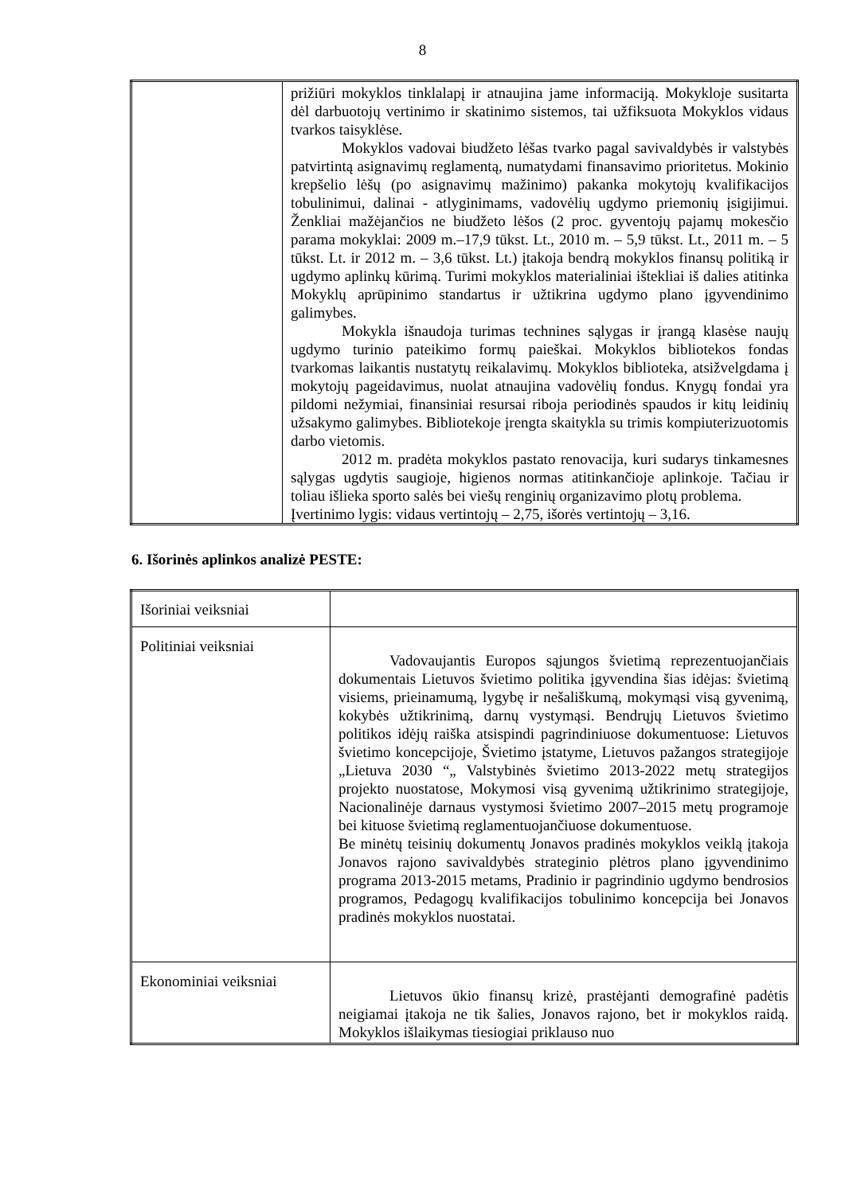8
| | prižiūri mokyklos tinklalapį ir atnaujina jame informaciją. Mokykloje susitarta dėl darbuotojų vertinimo ir skatinimo sistemos, tai užfiksuota Mokyklos vidaus tvarkos taisyklėse. Mokyklos vadovai biudžeto lėšas tvarko pagal savivaldybės ir valstybės patvirtintą asignavimų reglamentą, numatydami finansavimo prioritetus. Mokinio krepšelio lėšų (po asignavimų mažinimo) pakanka mokytojų kvalifikacijos tobulinimui, dalinai - atlyginimams, vadovėlių ugdymo priemonių įsigijimui. Ženkliai mažėjančios ne biudžeto lėšos (2 proc. gyventojų pajamų mokesčio parama mokyklai: 2009 m.–17,9 tūkst. Lt., 2010 m. – 5,9 tūkst. Lt., 2011 m. – 5 tūkst. Lt. ir 2012 m. – 3,6 tūkst. Lt.) įtakoja bendrą mokyklos finansų politiką ir ugdymo aplinkų kūrimą. Turimi mokyklos materialiniai ištekliai iš dalies atitinka Mokyklų aprūpinimo standartus ir užtikrina ugdymo plano įgyvendinimo galimybes. Mokykla išnaudoja turimas technines sąlygas ir įrangą klasėse naujų ugdymo turinio pateikimo formų paieškai. Mokyklos bibliotekos fondas tvarkomas laikantis nustatytų reikalavimų. Mokyklos biblioteka, atsižvelgdama į mokytojų pageidavimus, nuolat atnaujina vadovėlių fondus. Knygų fondai yra pildomi nežymiai, finansiniai resursai riboja periodinės spaudos ir kitų leidinių užsakymo galimybes. Bibliotekoje įrengta skaitykla su trimis kompiuterizuotomis darbo vietomis. 2012 m. pradėta mokyklos pastato renovacija, kuri sudarys tinkamesnes sąlygas ugdytis saugioje, higienos normas atitinkančioje aplinkoje. Tačiau ir toliau išlieka sporto salės bei viešų renginių organizavimo plotų problema. Įvertinimo lygis: vidaus vertintojų – 2,75, išorės vertintojų – 3,16. |
6. Išorinės aplinkos analizė PESTE:
| Išoriniai veiksniai | |
| Politiniai veiksniai | Vadovaujantis Europos sąjungos švietimą reprezentuojančiais dokumentais Lietuvos švietimo politika įgyvendina šias idėjas: švietimą visiems, prieinamumą, lygybę ir nešališkumą, mokymąsi visą gyvenimą, kokybės užtikrinimą, darnų vystymąsi. Bendrųjų Lietuvos švietimo politikos idėjų raiška atsispindi pagrindiniuose dokumentuose: Lietuvos švietimo koncepcijoje, Švietimo įstatyme, Lietuvos pažangos strategijoje „Lietuva 2030 “„ Valstybinės švietimo 2013-2022 metų strategijos projekto nuostatose, Mokymosi visą gyvenimą užtikrinimo strategijoje, Nacionalinėje darnaus vystymosi švietimo 2007–2015 metų programoje bei kituose švietimą reglamentuojančiuose dokumentuose. Be minėtų teisinių dokumentų Jonavos pradinės mokyklos veiklą įtakoja Jonavos rajono savivaldybės strateginio plėtros plano įgyvendinimo programa 2013-2015 metams, Pradinio ir pagrindinio ugdymo bendrosios programos, Pedagogų kvalifikacijos tobulinimo koncepcija bei Jonavos pradinės mokyklos nuostatai. |
| Ekonominiai veiksniai | Lietuvos ūkio finansų krizė, prastėjanti demografinė padėtis neigiamai įtakoja ne tik šalies, Jonavos rajono, bet ir mokyklos raidą. Mokyklos išlaikymas tiesiogiai priklauso nuo |